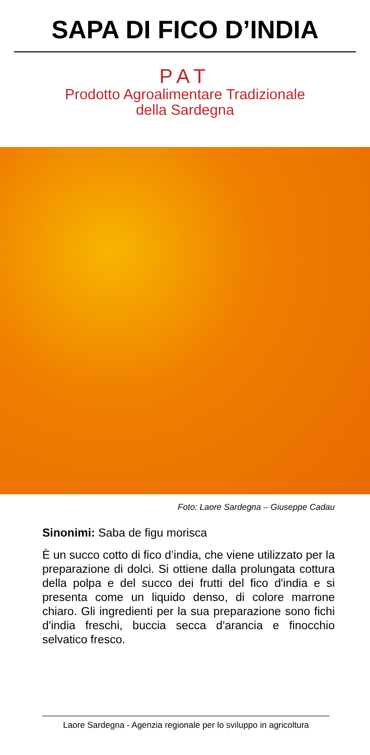SAPA DI FICO D’INDIA
PAT
Prodotto Agroalimentare Tradizionale
della Sardegna
Foto: Laore Sardegna – Giuseppe Cadau
Sinonimi: Saba de figu morisca
È un succo cotto di fico d’india, che viene utilizzato per la preparazione di dolci. Si ottiene dalla prolungata cottura della polpa e del succo dei frutti del fico d'india e si presenta come un liquido denso, di colore marrone chiaro. Gli ingredienti per la sua preparazione sono fichi d'india freschi, buccia secca d'arancia e finocchio selvatico fresco.
Laore Sardegna - Agenzia regionale per lo sviluppo in agricoltura